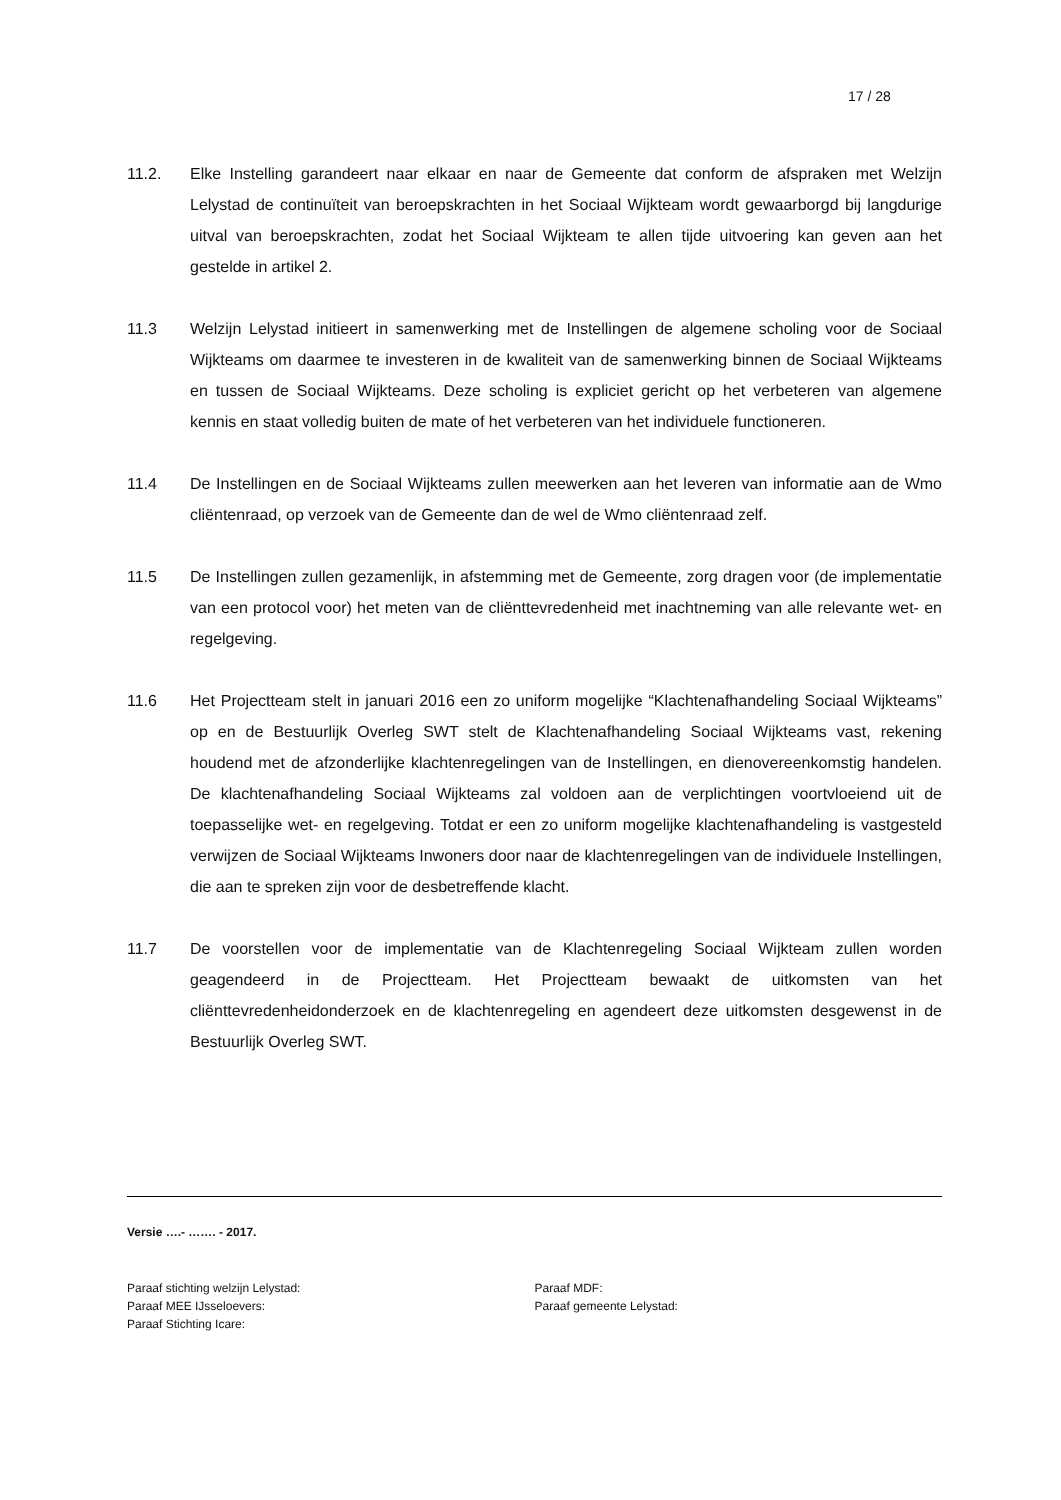17 / 28
11.2. Elke Instelling garandeert naar elkaar en naar de Gemeente dat conform de afspraken met Welzijn Lelystad de continuïteit van beroepskrachten in het Sociaal Wijkteam wordt gewaarborgd bij langdurige uitval van beroepskrachten, zodat het Sociaal Wijkteam te allen tijde uitvoering kan geven aan het gestelde in artikel 2.
11.3 Welzijn Lelystad initieert in samenwerking met de Instellingen de algemene scholing voor de Sociaal Wijkteams om daarmee te investeren in de kwaliteit van de samenwerking binnen de Sociaal Wijkteams en tussen de Sociaal Wijkteams. Deze scholing is expliciet gericht op het verbeteren van algemene kennis en staat volledig buiten de mate of het verbeteren van het individuele functioneren.
11.4 De Instellingen en de Sociaal Wijkteams zullen meewerken aan het leveren van informatie aan de Wmo cliëntenraad, op verzoek van de Gemeente dan de wel de Wmo cliëntenraad zelf.
11.5 De Instellingen zullen gezamenlijk, in afstemming met de Gemeente, zorg dragen voor (de implementatie van een protocol voor) het meten van de cliënttevredenheid met inachtneming van alle relevante wet- en regelgeving.
11.6 Het Projectteam stelt in januari 2016 een zo uniform mogelijke “Klachtenafhandeling Sociaal Wijkteams” op en de Bestuurlijk Overleg SWT stelt de Klachtenafhandeling Sociaal Wijkteams vast, rekening houdend met de afzonderlijke klachtenregelingen van de Instellingen, en dienovereenkomstig handelen. De klachtenafhandeling Sociaal Wijkteams zal voldoen aan de verplichtingen voortvloeiend uit de toepasselijke wet- en regelgeving. Totdat er een zo uniform mogelijke klachtenafhandeling is vastgesteld verwijzen de Sociaal Wijkteams Inwoners door naar de klachtenregelingen van de individuele Instellingen, die aan te spreken zijn voor de desbetreffende klacht.
11.7 De voorstellen voor de implementatie van de Klachtenregeling Sociaal Wijkteam zullen worden geagendeerd in de Projectteam. Het Projectteam bewaakt de uitkomsten van het cliënttevredenheidonderzoek en de klachtenregeling en agendeert deze uitkomsten desgewenst in de Bestuurlijk Overleg SWT.
Versie ….- ……. - 2017.
Paraaf stichting welzijn Lelystad:
Paraaf MEE IJsseloevers:
Paraaf Stichting Icare:
Paraaf MDF:
Paraaf gemeente Lelystad: